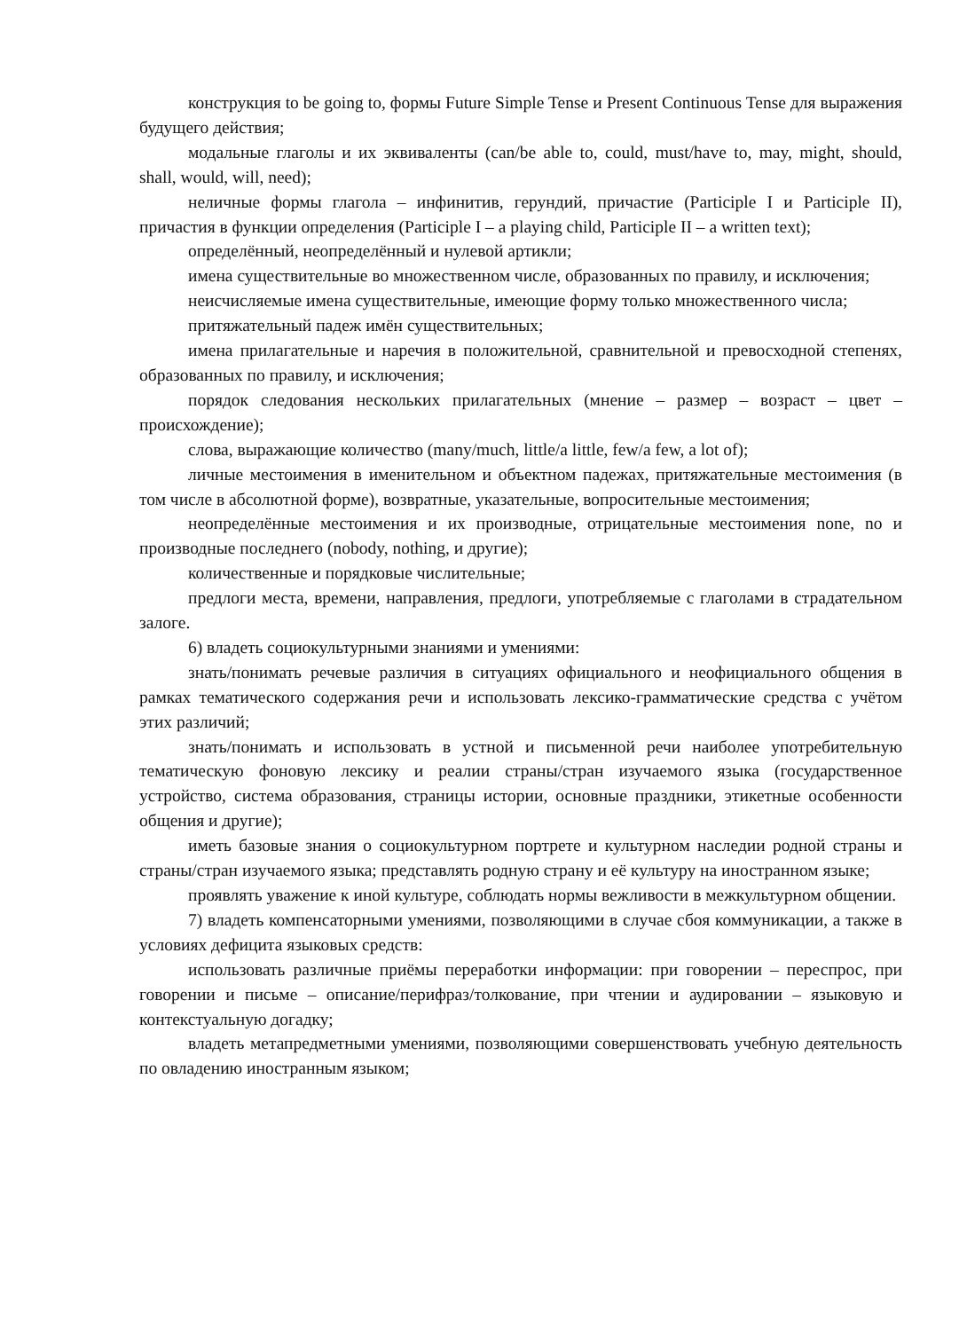конструкция to be going to, формы Future Simple Tense и Present Continuous Tense для выражения будущего действия;
модальные глаголы и их эквиваленты (can/be able to, could, must/have to, may, might, should, shall, would, will, need);
неличные формы глагола – инфинитив, герундий, причастие (Participle I и Participle II), причастия в функции определения (Participle I – a playing child, Participle II – a written text);
определённый, неопределённый и нулевой артикли;
имена существительные во множественном числе, образованных по правилу, и исключения;
неисчисляемые имена существительные, имеющие форму только множественного числа;
притяжательный падеж имён существительных;
имена прилагательные и наречия в положительной, сравнительной и превосходной степенях, образованных по правилу, и исключения;
порядок следования нескольких прилагательных (мнение – размер – возраст – цвет – происхождение);
слова, выражающие количество (many/much, little/a little, few/a few, a lot of);
личные местоимения в именительном и объектном падежах, притяжательные местоимения (в том числе в абсолютной форме), возвратные, указательные, вопросительные местоимения;
неопределённые местоимения и их производные, отрицательные местоимения none, no и производные последнего (nobody, nothing, и другие);
количественные и порядковые числительные;
предлоги места, времени, направления, предлоги, употребляемые с глаголами в страдательном залоге.
6) владеть социокультурными знаниями и умениями:
знать/понимать речевые различия в ситуациях официального и неофициального общения в рамках тематического содержания речи и использовать лексико-грамматические средства с учётом этих различий;
знать/понимать и использовать в устной и письменной речи наиболее употребительную тематическую фоновую лексику и реалии страны/стран изучаемого языка (государственное устройство, система образования, страницы истории, основные праздники, этикетные особенности общения и другие);
иметь базовые знания о социокультурном портрете и культурном наследии родной страны и страны/стран изучаемого языка; представлять родную страну и её культуру на иностранном языке;
проявлять уважение к иной культуре, соблюдать нормы вежливости в межкультурном общении.
7) владеть компенсаторными умениями, позволяющими в случае сбоя коммуникации, а также в условиях дефицита языковых средств:
использовать различные приёмы переработки информации: при говорении – переспрос, при говорении и письме – описание/перифраз/толкование, при чтении и аудировании – языковую и контекстуальную догадку;
владеть метапредметными умениями, позволяющими совершенствовать учебную деятельность по овладению иностранным языком;